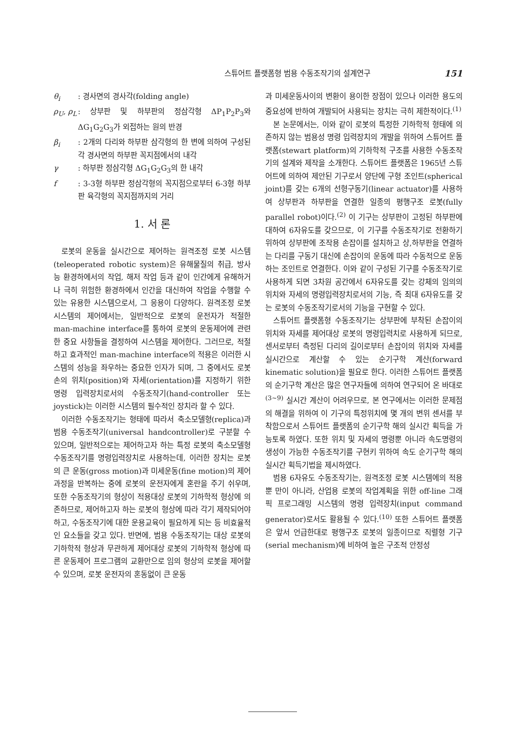스튜어트 플랫폼형 범용 수동조작기의 설계연구 151
θ<sub>i</sub>: 경사면의 경사각(folding angle)
ρ<sub>U</sub>, ρ<sub>L</sub>: 상부판 및 하부판의 정삼각형 ΔP<sub>1</sub>P<sub>2</sub>P<sub>3</sub>와 ΔG<sub>1</sub>G<sub>2</sub>G<sub>3</sub>가 외접하는 원의 반경
β<sub>i</sub>: 2개의 다리와 하부판 삼각형의 한 변에 의하여 구성된 각 경사면의 하부판 꼭지점에서의 내각
γ: 하부판 정삼각형 ΔG<sub>1</sub>G<sub>2</sub>G<sub>3</sub>의 한 내각
f: 3-3형 하부판 정삼각형의 꼭지점으로부터 6-3형 하부판 육각형의 꼭지점까지의 거리
1. 서 론
로봇의 운동을 실시간으로 제어하는 원격조정 로봇 시스템(teleoperated robotic system)은 유해물질의 취급, 방사능 환경하에서의 작업, 해저 작업 등과 같이 인간에게 유해하거나 극히 위험한 환경하에서 인간을 대신하여 작업을 수행할 수 있는 유용한 시스템으로서, 그 응용이 다양하다. 원격조정 로봇 시스템의 제어에서는, 일반적으로 로봇의 운전자가 적절한 man-machine interface를 통하여 로봇의 운동제어에 관련한 중요 사항들을 결정하여 시스템을 제어한다. 그러므로, 적절하고 효과적인 man-machine interface의 적용은 이러한 시스템의 성능을 좌우하는 중요한 인자가 되며, 그 중에서도 로봇손의 위치(position)와 자세(orientation)를 지정하기 위한 명령 입력장치로서의 수동조작기(hand-controller 또는 joystick)는 이러한 시스템의 필수적인 장치라 할 수 있다.
이러한 수동조작기는 형태에 따라서 축소모델형(replica)과 범용 수동조작기(universal handcontroller)로 구분할 수 있으며, 일반적으로는 제어하고자 하는 특정 로봇의 축소모델형 수동조작기를 명령입력장치로 사용하는데, 이러한 장치는 로봇의 큰 운동(gross motion)과 미세운동(fine motion)의 제어과정을 반복하는 중에 로봇의 운전자에게 혼란을 주기 쉬우며, 또한 수동조작기의 형상이 적용대상 로봇의 기하학적 형상에 의존하므로, 제어하고자 하는 로봇의 형상에 따라 각기 제작되어야 하고, 수동조작기에 대한 운용교육이 필요하게 되는 등 비효율적인 요소들을 갖고 있다. 반면에, 범용 수동조작기는 대상 로봇의 기하학적 형상과 무관하게 제어대상 로봇의 기하학적 형상에 따른 운동제어 프로그램의 교환만으로 임의 형상의 로봇을 제어할 수 있으며, 로봇 운전자의 혼동없이 큰 운동
과 미세운동사이의 변환이 용이한 장점이 있으나 이러한 용도의 중요성에 반하여 개발되어 사용되는 장치는 극히 제한적이다.<sup>(1)</sup>
본 논문에서는, 이와 같이 로봇의 특정한 기하학적 형태에 의존하지 않는 범용성 명령 입력장치의 개발을 위하여 스튜어트 플랫폼(stewart platform)의 기하학적 구조를 사용한 수동조작기의 설계와 제작을 소개한다. 스튜어트 플랫폼은 1965년 스튜어트에 의하여 제안된 기구로서 양단에 구형 조인트(spherical joint)를 갖는 6개의 선형구동기(linear actuator)를 사용하여 상부판과 하부판을 연결한 일종의 평행구조 로봇(fully parallel robot)이다.<sup>(2)</sup> 이 기구는 상부판이 고정된 하부판에 대하여 6자유도를 갖으므로, 이 기구를 수동조작기로 전환하기 위하여 상부판에 조작용 손잡이를 설치하고 상,하부판을 연결하는 다리를 구동기 대신에 손잡이의 운동에 따라 수동적으로 운동하는 조인트로 연결한다. 이와 같이 구성된 기구를 수동조작기로 사용하게 되면 3차원 공간에서 6자유도를 갖는 강체의 임의의 위치와 자세의 명령입력장치로서의 기능, 즉 최대 6자유도를 갖는 로봇의 수동조작기로서의 기능을 구현할 수 있다.
스튜어트 플랫폼형 수동조작기는 상부판에 부착된 손잡이의 위치와 자세를 제어대상 로봇의 명령입력치로 사용하게 되므로, 센서로부터 측정된 다리의 길이로부터 손잡이의 위치와 자세를 실시간으로 계산할 수 있는 순기구학 계산(forward kinematic solution)을 필요로 한다. 이러한 스튜어트 플랫폼의 순기구학 계산은 많은 연구자들에 의하여 연구되어 온 바대로<sup>(3~9)</sup> 실시간 계산이 어려우므로, 본 연구에서는 이러한 문제점의 해결을 위하여 이 기구의 특정위치에 몇 개의 변위 센서를 부착함으로서 스튜어트 플랫폼의 순기구학 해의 실시간 획득을 가능토록 하였다. 또한 위치 및 자세의 명령뿐 아니라 속도명령의 생성이 가능한 수동조작기를 구현키 위하여 속도 순기구학 해의 실시간 획득기법을 제시하였다.
범용 6자유도 수동조작기는, 원격조정 로봇 시스템에의 적용뿐 만이 아니라, 산업용 로봇의 작업계획을 위한 off-line 그래픽 프로그래밍 시스템의 명령 입력장치(input command generator)로서도 활용될 수 있다.<sup>(10)</sup> 또한 스튜어트 플랫폼은 앞서 언급한대로 평행구조 로봇의 일종이므로 직렬형 기구(serial mechanism)에 비하여 높은 구조적 안정성